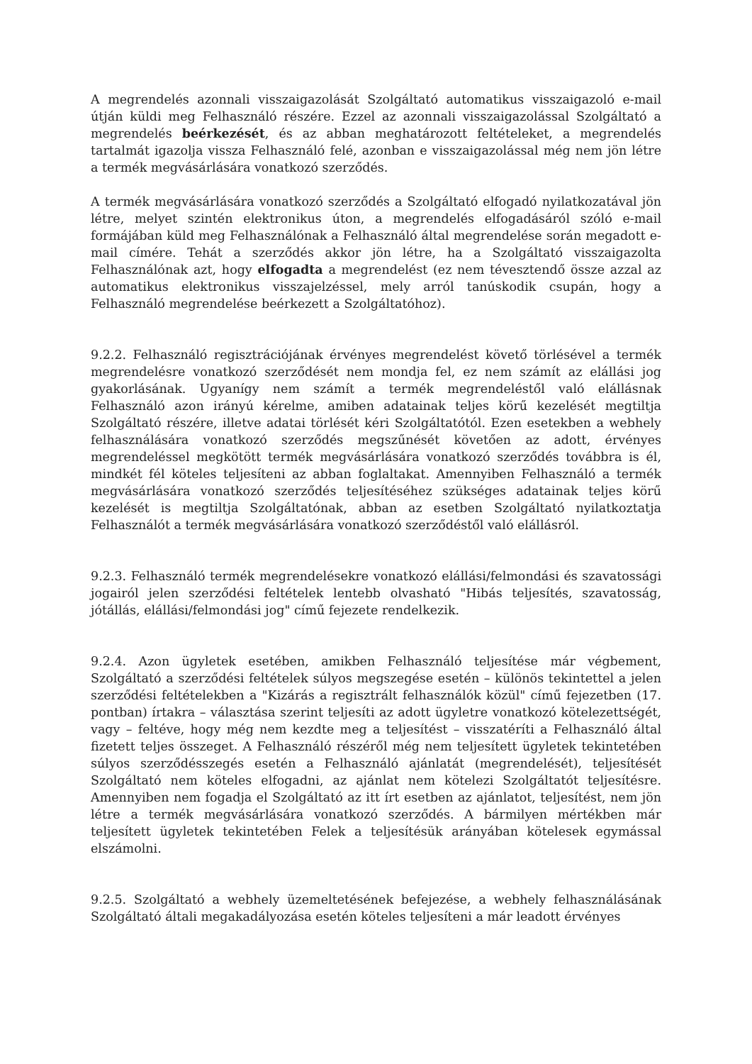A megrendelés azonnali visszaigazolását Szolgáltató automatikus visszaigazoló e-mail útján küldi meg Felhasználó részére. Ezzel az azonnali visszaigazolással Szolgáltató a megrendelés beérkezését, és az abban meghatározott feltételeket, a megrendelés tartalmát igazolja vissza Felhasználó felé, azonban e visszaigazolással még nem jön létre a termék megvásárlására vonatkozó szerződés.
A termék megvásárlására vonatkozó szerződés a Szolgáltató elfogadó nyilatkozatával jön létre, melyet szintén elektronikus úton, a megrendelés elfogadásáról szóló e-mail formájában küld meg Felhasználónak a Felhasználó által megrendelése során megadott e-mail címére. Tehát a szerződés akkor jön létre, ha a Szolgáltató visszaigazolta Felhasználónak azt, hogy elfogadta a megrendelést (ez nem tévesztendő össze azzal az automatikus elektronikus visszajelzéssel, mely arról tanúskodik csupán, hogy a Felhasználó megrendelése beérkezett a Szolgáltatóhoz).
9.2.2. Felhasználó regisztrációjának érvényes megrendelést követő törlésével a termék megrendelésre vonatkozó szerződését nem mondja fel, ez nem számít az elállási jog gyakorlásának. Ugyanígy nem számít a termék megrendeléstől való elállásnak Felhasználó azon irányú kérelme, amiben adatainak teljes körű kezelését megtiltja Szolgáltató részére, illetve adatai törlését kéri Szolgáltatótól. Ezen esetekben a webhely felhasználására vonatkozó szerződés megszűnését követően az adott, érvényes megrendeléssel megkötött termék megvásárlására vonatkozó szerződés továbbra is él, mindkét fél köteles teljesíteni az abban foglaltakat. Amennyiben Felhasználó a termék megvásárlására vonatkozó szerződés teljesítéséhez szükséges adatainak teljes körű kezelését is megtiltja Szolgáltatónak, abban az esetben Szolgáltató nyilatkoztatja Felhasználót a termék megvásárlására vonatkozó szerződéstől való elállásról.
9.2.3. Felhasználó termék megrendelésekre vonatkozó elállási/felmondási és szavatossági jogairól jelen szerződési feltételek lentebb olvasható "Hibás teljesítés, szavatosság, jótállás, elállási/felmondási jog" című fejezete rendelkezik.
9.2.4. Azon ügyletek esetében, amikben Felhasználó teljesítése már végbement, Szolgáltató a szerződési feltételek súlyos megszegése esetén – különös tekintettel a jelen szerződési feltételekben a "Kizárás a regisztrált felhasználók közül" című fejezetben (17. pontban) írtakra – választása szerint teljesíti az adott ügyletre vonatkozó kötelezettségét, vagy – feltéve, hogy még nem kezdte meg a teljesítést – visszatéríti a Felhasználó által fizetett teljes összeget. A Felhasználó részéről még nem teljesített ügyletek tekintetében súlyos szerződésszegés esetén a Felhasználó ajánlatát (megrendelését), teljesítését Szolgáltató nem köteles elfogadni, az ajánlat nem kötelezi Szolgáltatót teljesítésre. Amennyiben nem fogadja el Szolgáltató az itt írt esetben az ajánlatot, teljesítést, nem jön létre a termék megvásárlására vonatkozó szerződés. A bármilyen mértékben már teljesített ügyletek tekintetében Felek a teljesítésük arányában kötelesek egymással elszámolni.
9.2.5. Szolgáltató a webhely üzemeltetésének befejezése, a webhely felhasználásának Szolgáltató általi megakadályozása esetén köteles teljesíteni a már leadott érvényes